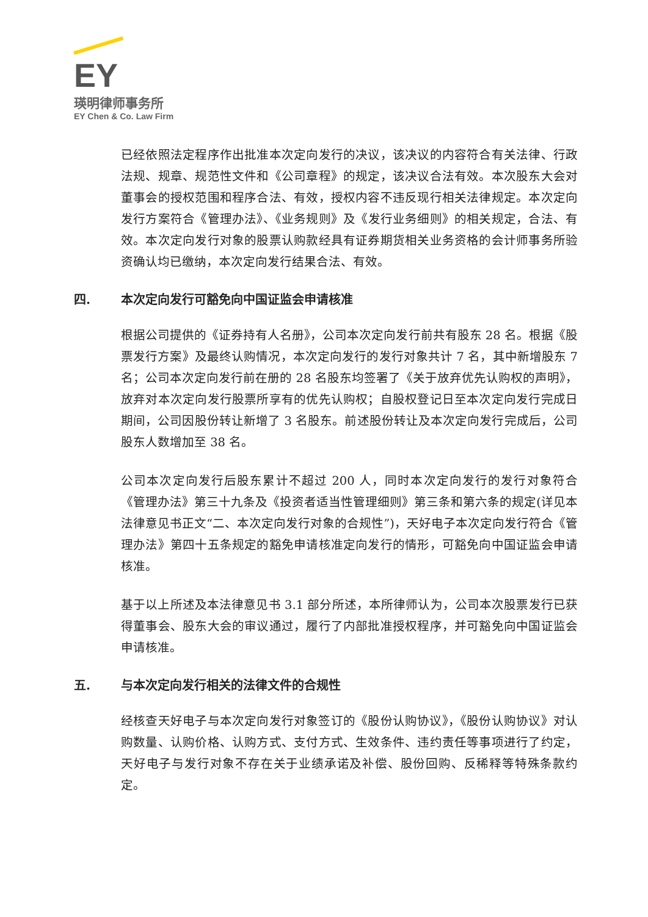EY
瑛明律师事务所
EY Chen & Co. Law Firm
已经依照法定程序作出批准本次定向发行的决议，该决议的内容符合有关法律、行政法规、规章、规范性文件和《公司章程》的规定，该决议合法有效。本次股东大会对董事会的授权范围和程序合法、有效，授权内容不违反现行相关法律规定。本次定向发行方案符合《管理办法》、《业务规则》及《发行业务细则》的相关规定，合法、有效。本次定向发行对象的股票认购款经具有证券期货相关业务资格的会计师事务所验资确认均已缴纳，本次定向发行结果合法、有效。
四. 本次定向发行可豁免向中国证监会申请核准
根据公司提供的《证券持有人名册》，公司本次定向发行前共有股东 28 名。根据《股票发行方案》及最终认购情况，本次定向发行的发行对象共计 7 名，其中新增股东 7 名；公司本次定向发行前在册的 28 名股东均签署了《关于放弃优先认购权的声明》，放弃对本次定向发行股票所享有的优先认购权；自股权登记日至本次定向发行完成日期间，公司因股份转让新增了 3 名股东。前述股份转让及本次定向发行完成后，公司股东人数增加至 38 名。
公司本次定向发行后股东累计不超过 200 人，同时本次定向发行的发行对象符合《管理办法》第三十九条及《投资者适当性管理细则》第三条和第六条的规定(详见本法律意见书正文“二、本次定向发行对象的合规性”)，天好电子本次定向发行符合《管理办法》第四十五条规定的豁免申请核准定向发行的情形，可豁免向中国证监会申请核准。
基于以上所述及本法律意见书 3.1 部分所述，本所律师认为，公司本次股票发行已获得董事会、股东大会的审议通过，履行了内部批准授权程序，并可豁免向中国证监会申请核准。
五. 与本次定向发行相关的法律文件的合规性
经核查天好电子与本次定向发行对象签订的《股份认购协议》，《股份认购协议》对认购数量、认购价格、认购方式、支付方式、生效条件、违约责任等事项进行了约定，天好电子与发行对象不存在关于业绩承诺及补偿、股份回购、反稀释等特殊条款约定。